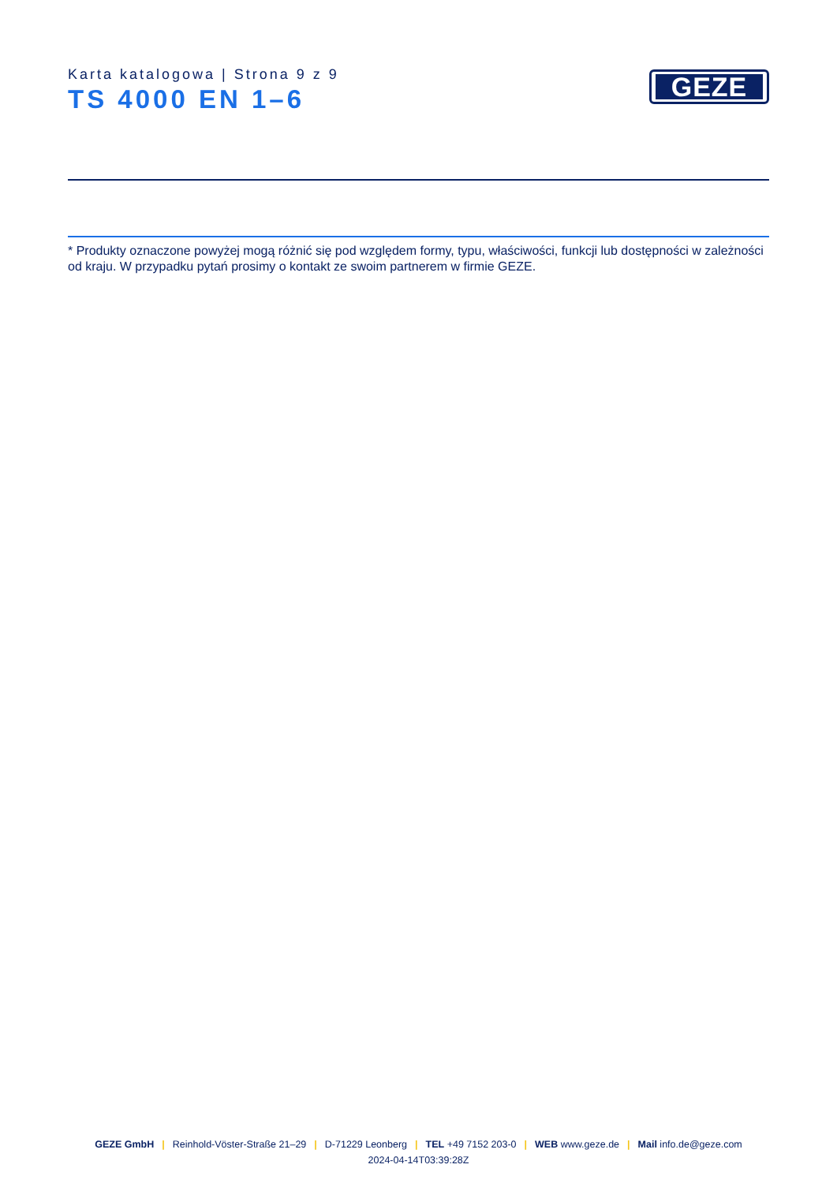Karta katalogowa | Strona 9 z 9
TS 4000 EN 1–6
GEZE
* Produkty oznaczone powyżej mogą różnić się pod względem formy, typu, właściwości, funkcji lub dostępności w zależności od kraju. W przypadku pytań prosimy o kontakt ze swoim partnerem w firmie GEZE.
GEZE GmbH | Reinhold-Vöster-Straße 21–29 | D-71229 Leonberg | TEL +49 7152 203-0 | WEB www.geze.de | Mail info.de@geze.com
2024-04-14T03:39:28Z